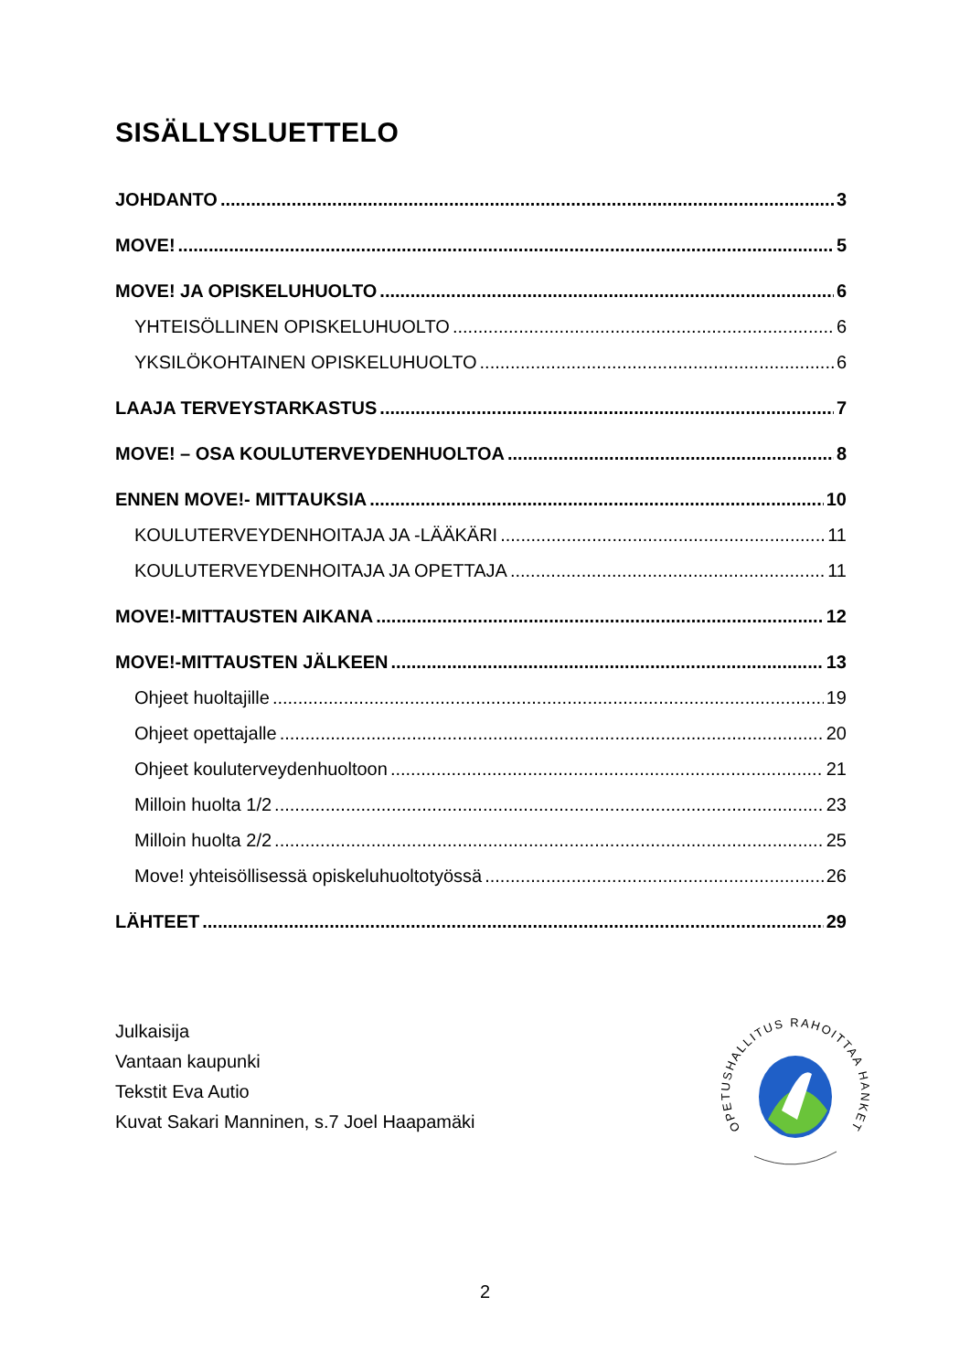SISÄLLYSLUETTELO
JOHDANTO 3
MOVE! 5
MOVE! JA OPISKELUHUOLTO 6
YHTEISÖLLINEN OPISKELUHUOLTO 6
YKSILÖKOHTAINEN OPISKELUHUOLTO 6
LAAJA TERVEYSTARKASTUS 7
MOVE! – OSA KOULUTERVEYDENHUOLTOA 8
ENNEN MOVE!- MITTAUKSIA 10
KOULUTERVEYDENHOITAJA JA -LÄÄKÄRI 11
KOULUTERVEYDENHOITAJA JA OPETTAJA 11
MOVE!-MITTAUSTEN AIKANA 12
MOVE!-MITTAUSTEN JÄLKEEN 13
Ohjeet huoltajille 19
Ohjeet opettajalle 20
Ohjeet kouluterveydenhuoltoon 21
Milloin huolta 1/2 23
Milloin huolta 2/2 25
Move! yhteisöllisessä opiskeluhuoltotyössä 26
LÄHTEET 29
Julkaisija
Vantaan kaupunki
Tekstit Eva Autio
Kuvat Sakari Manninen, s.7 Joel Haapamäki
OPETUSHALLITUS RAHOITTAA HANKETTA
2